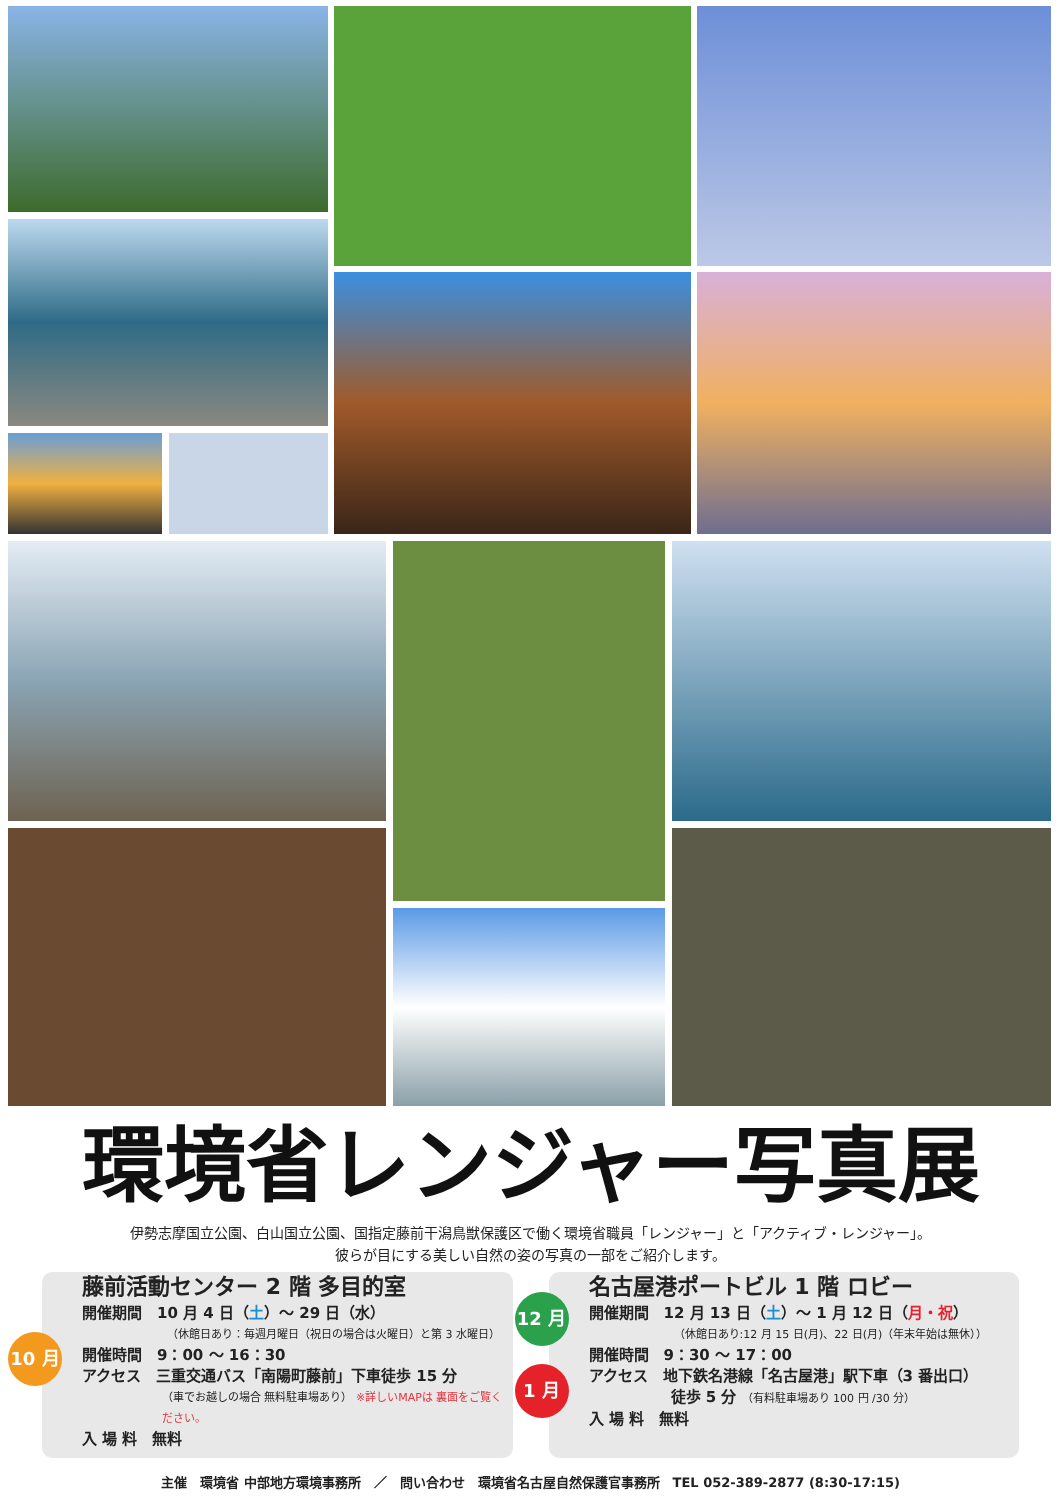環境省レンジャー写真展
伊勢志摩国立公園、白山国立公園、国指定藤前干潟鳥獣保護区で働く環境省職員「レンジャー」と「アクティブ・レンジャー」。
彼らが目にする美しい自然の姿の写真の一部をご紹介します。
10 月
藤前活動センター 2 階 多目的室
開催期間　10 月 4 日（土）～ 29 日（水）
（休館日あり：毎週月曜日（祝日の場合は火曜日）と第 3 水曜日）
開催時間　9：00 ～ 16：30
アクセス　三重交通バス「南陽町藤前」下車徒歩 15 分
（車でお越しの場合 無料駐車場あり） ※詳しいMAPは 裏面をご覧ください。
入 場 料　無料
12 月
1 月
名古屋港ポートビル 1 階 ロビー
開催期間　12 月 13 日（土）～ 1 月 12 日（月・祝）
（休館日あり:12 月 15 日(月)、22 日(月)（年末年始は無休））
開催時間　9：30 ～ 17：00
アクセス　地下鉄名港線「名古屋港」駅下車（3 番出口）
徒歩 5 分 （有料駐車場あり 100 円 /30 分）
入 場 料　無料
主催　環境省 中部地方環境事務所　／　問い合わせ　環境省名古屋自然保護官事務所　TEL 052-389-2877 (8:30-17:15)